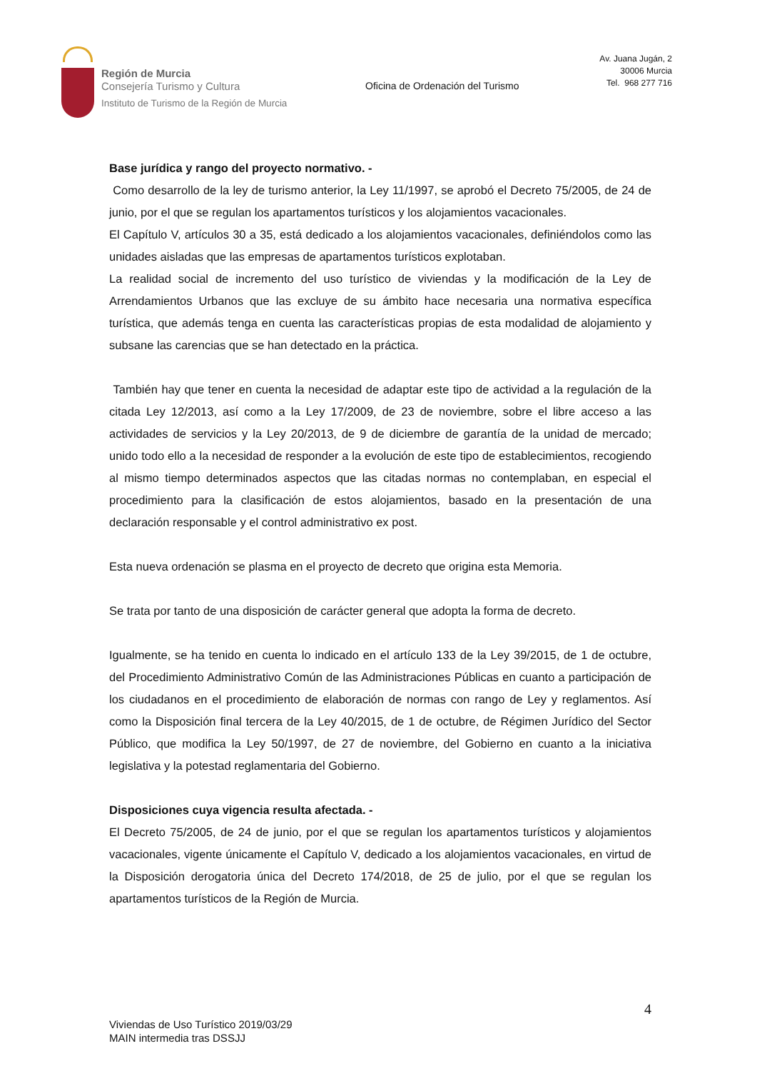Región de Murcia
Consejería Turismo y Cultura
Instituto de Turismo de la Región de Murcia
Oficina de Ordenación del Turismo
Av. Juana Jugán, 2
30006 Murcia
Tel. 968 277 716
Base jurídica y rango del proyecto normativo. -
Como desarrollo de la ley de turismo anterior, la Ley 11/1997, se aprobó el Decreto 75/2005, de 24 de junio, por el que se regulan los apartamentos turísticos y los alojamientos vacacionales.
El Capítulo V, artículos 30 a 35, está dedicado a los alojamientos vacacionales, definiéndolos como las unidades aisladas que las empresas de apartamentos turísticos explotaban.
La realidad social de incremento del uso turístico de viviendas y la modificación de la Ley de Arrendamientos Urbanos que las excluye de su ámbito hace necesaria una normativa específica turística, que además tenga en cuenta las características propias de esta modalidad de alojamiento y subsane las carencias que se han detectado en la práctica.
También hay que tener en cuenta la necesidad de adaptar este tipo de actividad a la regulación de la citada Ley 12/2013, así como a la Ley 17/2009, de 23 de noviembre, sobre el libre acceso a las actividades de servicios y la Ley 20/2013, de 9 de diciembre de garantía de la unidad de mercado; unido todo ello a la necesidad de responder a la evolución de este tipo de establecimientos, recogiendo al mismo tiempo determinados aspectos que las citadas normas no contemplaban, en especial el procedimiento para la clasificación de estos alojamientos, basado en la presentación de una declaración responsable y el control administrativo ex post.
Esta nueva ordenación se plasma en el proyecto de decreto que origina esta Memoria.
Se trata por tanto de una disposición de carácter general que adopta la forma de decreto.
Igualmente, se ha tenido en cuenta lo indicado en el artículo 133 de la Ley 39/2015, de 1 de octubre, del Procedimiento Administrativo Común de las Administraciones Públicas en cuanto a participación de los ciudadanos en el procedimiento de elaboración de normas con rango de Ley y reglamentos. Así como la Disposición final tercera de la Ley 40/2015, de 1 de octubre, de Régimen Jurídico del Sector Público, que modifica la Ley 50/1997, de 27 de noviembre, del Gobierno en cuanto a la iniciativa legislativa y la potestad reglamentaria del Gobierno.
Disposiciones cuya vigencia resulta afectada. -
El Decreto 75/2005, de 24 de junio, por el que se regulan los apartamentos turísticos y alojamientos vacacionales, vigente únicamente el Capítulo V, dedicado a los alojamientos vacacionales, en virtud de la Disposición derogatoria única del Decreto 174/2018, de 25 de julio, por el que se regulan los apartamentos turísticos de la Región de Murcia.
4
Viviendas de Uso Turístico 2019/03/29
MAIN intermedia tras DSSJJ